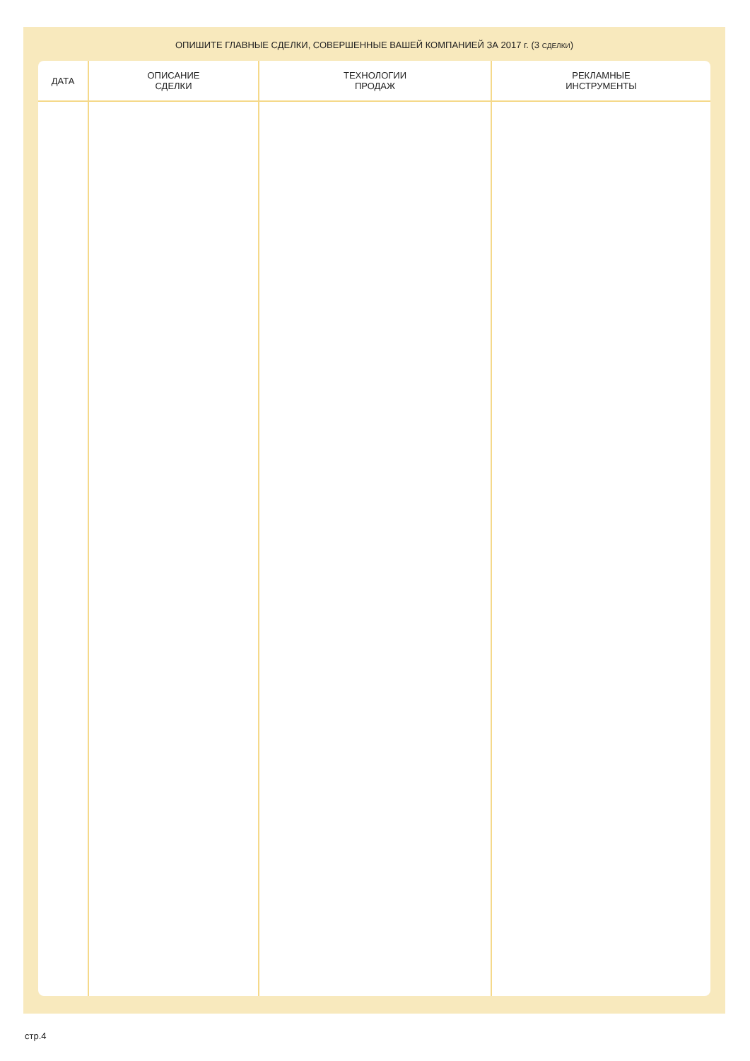ОПИШИТЕ ГЛАВНЫЕ СДЕЛКИ, СОВЕРШЕННЫЕ ВАШЕЙ КОМПАНИЕЙ ЗА 2017 г. (3 СДЕЛКИ)
| ДАТА | ОПИСАНИЕ СДЕЛКИ | ТЕХНОЛОГИИ ПРОДАЖ | РЕКЛАМНЫЕ ИНСТРУМЕНТЫ |
| --- | --- | --- | --- |
стр.4